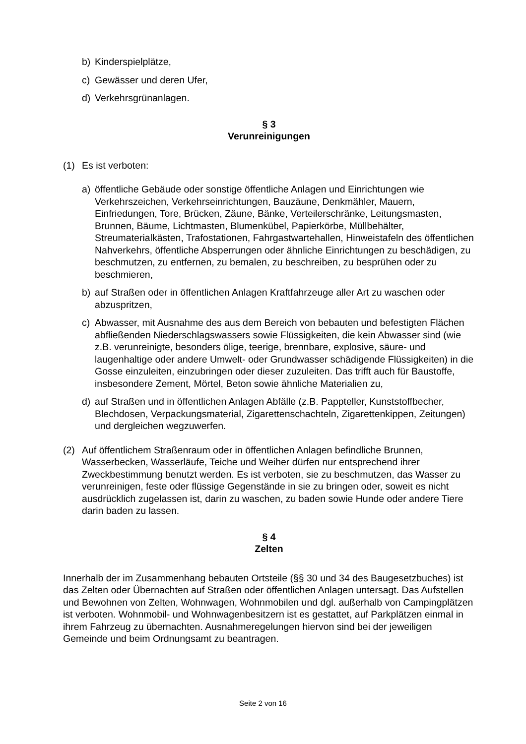b) Kinderspielplätze,
c) Gewässer und deren Ufer,
d) Verkehrsgrünanlagen.
§ 3
Verunreinigungen
(1) Es ist verboten:
a) öffentliche Gebäude oder sonstige öffentliche Anlagen und Einrichtungen wie Verkehrszeichen, Verkehrseinrichtungen, Bauzäune, Denkmähler, Mauern, Einfriedungen, Tore, Brücken, Zäune, Bänke, Verteilerschränke, Leitungsmasten, Brunnen, Bäume, Lichtmasten, Blumenkübel, Papierkörbe, Müllbehälter, Streumaterialkästen, Trafostationen, Fahrgastwartehallen, Hinweistafeln des öffentlichen Nahverkehrs, öffentliche Absperrungen oder ähnliche Einrichtungen zu beschädigen, zu beschmutzen, zu entfernen, zu bemalen, zu beschreiben, zu besprühen oder zu beschmieren,
b) auf Straßen oder in öffentlichen Anlagen Kraftfahrzeuge aller Art zu waschen oder abzuspritzen,
c) Abwasser, mit Ausnahme des aus dem Bereich von bebauten und befestigten Flächen abfließenden Niederschlagswassers sowie Flüssigkeiten, die kein Abwasser sind (wie z.B. verunreinigte, besonders ölige, teerige, brennbare, explosive, säure- und laugenhaltige oder andere Umwelt- oder Grundwasser schädigende Flüssigkeiten) in die Gosse einzuleiten, einzubringen oder dieser zuzuleiten. Das trifft auch für Baustoffe, insbesondere Zement, Mörtel, Beton sowie ähnliche Materialien zu,
d) auf Straßen und in öffentlichen Anlagen Abfälle (z.B. Pappteller, Kunststoffbecher, Blechdosen, Verpackungsmaterial, Zigarettenschachteln, Zigarettenkippen, Zeitungen) und dergleichen wegzuwerfen.
(2) Auf öffentlichem Straßenraum oder in öffentlichen Anlagen befindliche Brunnen, Wasserbecken, Wasserläufe, Teiche und Weiher dürfen nur entsprechend ihrer Zweckbestimmung benutzt werden. Es ist verboten, sie zu beschmutzen, das Wasser zu verunreinigen, feste oder flüssige Gegenstände in sie zu bringen oder, soweit es nicht ausdrücklich zugelassen ist, darin zu waschen, zu baden sowie Hunde oder andere Tiere darin baden zu lassen.
§ 4
Zelten
Innerhalb der im Zusammenhang bebauten Ortsteile (§§ 30 und 34 des Baugesetzbuches) ist das Zelten oder Übernachten auf Straßen oder öffentlichen Anlagen untersagt. Das Aufstellen und Bewohnen von Zelten, Wohnwagen, Wohnmobilen und dgl. außerhalb von Campingplätzen ist verboten. Wohnmobil- und Wohnwagenbesitzern ist es gestattet, auf Parkplätzen einmal in ihrem Fahrzeug zu übernachten. Ausnahmeregelungen hiervon sind bei der jeweiligen Gemeinde und beim Ordnungsamt zu beantragen.
Seite 2 von 16